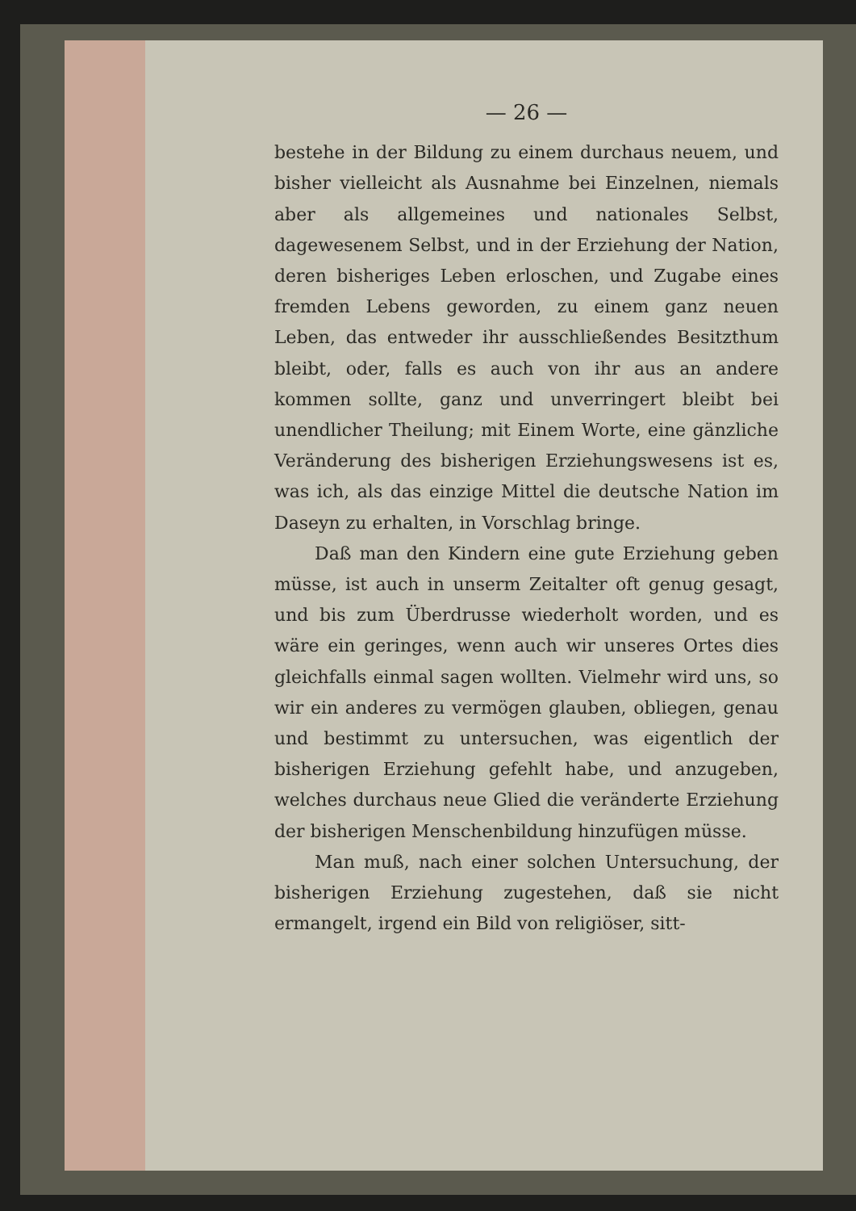— 26 —
bestehe in der Bildung zu einem durchaus neuem, und bisher vielleicht als Ausnahme bei Einzelnen, niemals aber als allgemeines und nationales Selbst, dagewesenem Selbst, und in der Erziehung der Nation, deren bisheriges Leben erloschen, und Zugabe eines fremden Lebens geworden, zu einem ganz neuen Leben, das entweder ihr ausschließendes Besitzthum bleibt, oder, falls es auch von ihr aus an andere kommen sollte, ganz und unverringert bleibt bei unendlicher Theilung; mit Einem Worte, eine gänzliche Veränderung des bisherigen Erziehungswesens ist es, was ich, als das einzige Mittel die deutsche Nation im Daseyn zu erhalten, in Vorschlag bringe.
Daß man den Kindern eine gute Erziehung geben müsse, ist auch in unserm Zeitalter oft genug gesagt, und bis zum Überdrusse wiederholt worden, und es wäre ein geringes, wenn auch wir unseres Ortes dies gleichfalls einmal sagen wollten. Vielmehr wird uns, so wir ein anderes zu vermögen glauben, obliegen, genau und bestimmt zu untersuchen, was eigentlich der bisherigen Erziehung gefehlt habe, und anzugeben, welches durchaus neue Glied die veränderte Erziehung der bisherigen Menschenbildung hinzufügen müsse.
Man muß, nach einer solchen Untersuchung, der bisherigen Erziehung zugestehen, daß sie nicht ermangelt, irgend ein Bild von religiöser, sitt-